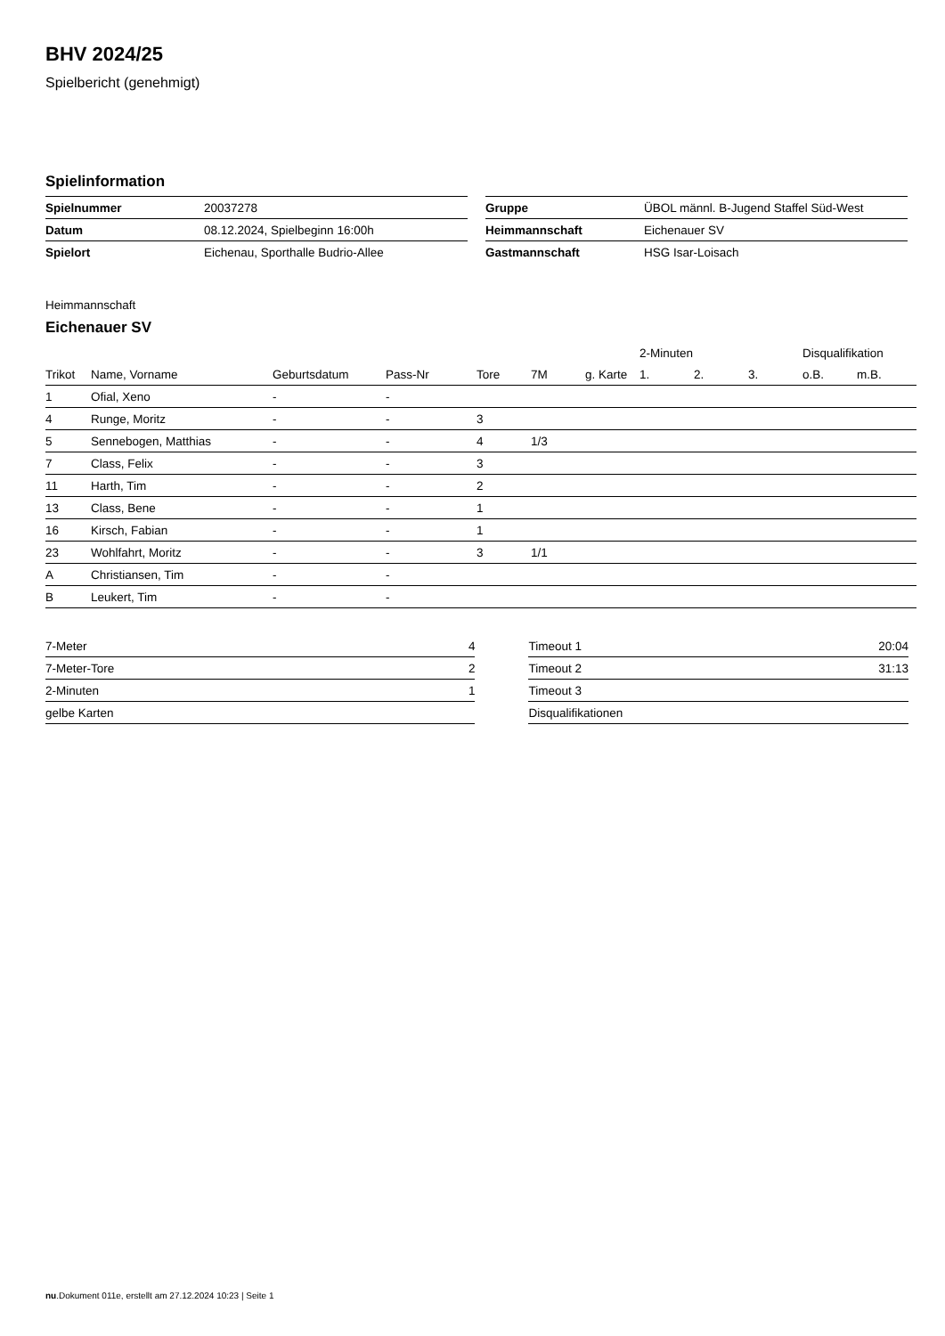BHV 2024/25
Spielbericht (genehmigt)
Spielinformation
| Spielnummer | 20037278 |
| Datum | 08.12.2024, Spielbeginn 16:00h |
| Spielort | Eichenau, Sporthalle Budrio-Allee |
| Gruppe | ÜBOL männl. B-Jugend Staffel Süd-West |
| Heimmannschaft | Eichenauer SV |
| Gastmannschaft | HSG Isar-Loisach |
Heimmannschaft
Eichenauer SV
| | | | | | | | 2-Minuten | | | Disqualifikation | |
| --- | --- | --- | --- | --- | --- | --- | --- | --- | --- | --- | --- |
| Trikot | Name, Vorname | Geburtsdatum | Pass-Nr | Tore | 7M | g. Karte | 1. | 2. | 3. | o.B. | m.B. |
| 1 | Ofial, Xeno | - | - | | | | | | | | |
| 4 | Runge, Moritz | - | - | 3 | | | | | | | |
| 5 | Sennebogen, Matthias | - | - | 4 | 1/3 | | | | | | |
| 7 | Class, Felix | - | - | 3 | | | | | | | |
| 11 | Harth, Tim | - | - | 2 | | | | | | | |
| 13 | Class, Bene | - | - | 1 | | | | | | | |
| 16 | Kirsch, Fabian | - | - | 1 | | | | | | | |
| 23 | Wohlfahrt, Moritz | - | - | 3 | 1/1 | | | | | | |
| A | Christiansen, Tim | - | - | | | | | | | | |
| B | Leukert, Tim | - | - | | | | | | | | |
| 7-Meter | 4 |
| 7-Meter-Tore | 2 |
| 2-Minuten | 1 |
| gelbe Karten | |
| Timeout 1 | 20:04 |
| Timeout 2 | 31:13 |
| Timeout 3 | |
| Disqualifikationen | |
nu.Dokument 011e, erstellt am 27.12.2024 10:23 | Seite 1